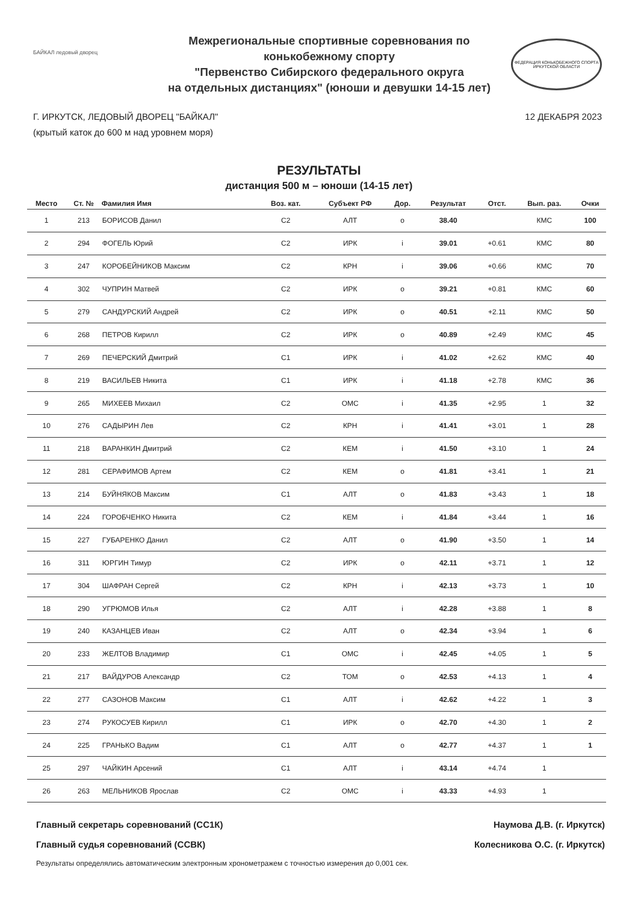БАЙКАЛ ледовый дворец
Межрегиональные спортивные соревнования по
конькобежному спорту
"Первенство Сибирского федерального округа
на отдельных дистанциях" (юноши и девушки 14-15 лет)
ФЕДЕРАЦИЯ КОНЬКОБЕЖНОГО СПОРТА ИРКУТСКОЙ ОБЛАСТИ
Г. ИРКУТСК, ЛЕДОВЫЙ ДВОРЕЦ "БАЙКАЛ"
(крытый каток до 600 м над уровнем моря)
12 ДЕКАБРЯ 2023
РЕЗУЛЬТАТЫ
дистанция 500 м – юноши (14-15 лет)
| Место | Ст. № | Фамилия Имя | Воз. кат. | Субъект РФ | Дор. | Результат | Отст. | Вып. раз. | Очки |
| --- | --- | --- | --- | --- | --- | --- | --- | --- | --- |
| 1 | 213 | БОРИСОВ Данил | C2 | АЛТ | o | 38.40 | | КМС | 100 |
| 2 | 294 | ФОГЕЛЬ Юрий | C2 | ИРК | i | 39.01 | +0.61 | КМС | 80 |
| 3 | 247 | КОРОБЕЙНИКОВ Максим | C2 | КРН | i | 39.06 | +0.66 | КМС | 70 |
| 4 | 302 | ЧУПРИН Матвей | C2 | ИРК | o | 39.21 | +0.81 | КМС | 60 |
| 5 | 279 | САНДУРСКИЙ Андрей | C2 | ИРК | o | 40.51 | +2.11 | КМС | 50 |
| 6 | 268 | ПЕТРОВ Кирилл | C2 | ИРК | o | 40.89 | +2.49 | КМС | 45 |
| 7 | 269 | ПЕЧЕРСКИЙ Дмитрий | C1 | ИРК | i | 41.02 | +2.62 | КМС | 40 |
| 8 | 219 | ВАСИЛЬЕВ Никита | C1 | ИРК | i | 41.18 | +2.78 | КМС | 36 |
| 9 | 265 | МИХЕЕВ Михаил | C2 | ОМС | i | 41.35 | +2.95 | 1 | 32 |
| 10 | 276 | САДЫРИН Лев | C2 | КРН | i | 41.41 | +3.01 | 1 | 28 |
| 11 | 218 | ВАРАНКИН Дмитрий | C2 | КЕМ | i | 41.50 | +3.10 | 1 | 24 |
| 12 | 281 | СЕРАФИМОВ Артем | C2 | КЕМ | o | 41.81 | +3.41 | 1 | 21 |
| 13 | 214 | БУЙНЯКОВ Максим | C1 | АЛТ | o | 41.83 | +3.43 | 1 | 18 |
| 14 | 224 | ГОРОБЧЕНКО Никита | C2 | КЕМ | i | 41.84 | +3.44 | 1 | 16 |
| 15 | 227 | ГУБАРЕНКО Данил | C2 | АЛТ | o | 41.90 | +3.50 | 1 | 14 |
| 16 | 311 | ЮРГИН Тимур | C2 | ИРК | o | 42.11 | +3.71 | 1 | 12 |
| 17 | 304 | ШАФРАН Сергей | C2 | КРН | i | 42.13 | +3.73 | 1 | 10 |
| 18 | 290 | УГРЮМОВ Илья | C2 | АЛТ | i | 42.28 | +3.88 | 1 | 8 |
| 19 | 240 | КАЗАНЦЕВ Иван | C2 | АЛТ | o | 42.34 | +3.94 | 1 | 6 |
| 20 | 233 | ЖЕЛТОВ Владимир | C1 | ОМС | i | 42.45 | +4.05 | 1 | 5 |
| 21 | 217 | ВАЙДУРОВ Александр | C2 | ТОМ | o | 42.53 | +4.13 | 1 | 4 |
| 22 | 277 | САЗОНОВ Максим | C1 | АЛТ | i | 42.62 | +4.22 | 1 | 3 |
| 23 | 274 | РУКОСУЕВ Кирилл | C1 | ИРК | o | 42.70 | +4.30 | 1 | 2 |
| 24 | 225 | ГРАНЬКО Вадим | C1 | АЛТ | o | 42.77 | +4.37 | 1 | 1 |
| 25 | 297 | ЧАЙКИН Арсений | C1 | АЛТ | i | 43.14 | +4.74 | 1 | |
| 26 | 263 | МЕЛЬНИКОВ Ярослав | C2 | ОМС | i | 43.33 | +4.93 | 1 | |
Главный секретарь соревнований (СС1К) Наумова Д.В. (г. Иркутск)
Главный судья соревнований (ССВК) Колесникова О.С. (г. Иркутск)
Результаты определялись автоматическим электронным хронометражем с точностью измерения до 0,001 сек.